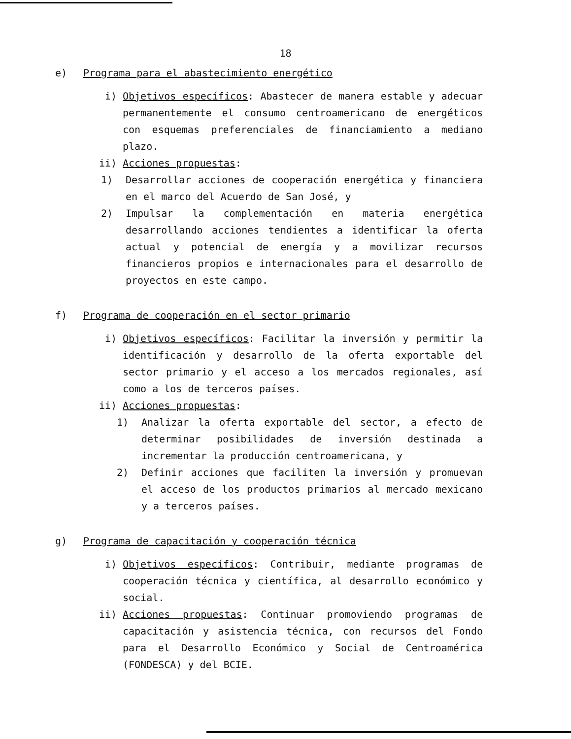18
e) Programa para el abastecimiento energético
i) Objetivos específicos: Abastecer de manera estable y adecuar permanentemente el consumo centroamericano de energéticos con esquemas preferenciales de financiamiento a mediano plazo.
ii) Acciones propuestas:
1) Desarrollar acciones de cooperación energética y financiera en el marco del Acuerdo de San José, y
2) Impulsar la complementación en materia energética desarrollando acciones tendientes a identificar la oferta actual y potencial de energía y a movilizar recursos financieros propios e internacionales para el desarrollo de proyectos en este campo.
f) Programa de cooperación en el sector primario
i) Objetivos específicos: Facilitar la inversión y permitir la identificación y desarrollo de la oferta exportable del sector primario y el acceso a los mercados regionales, así como a los de terceros países.
ii) Acciones propuestas:
1) Analizar la oferta exportable del sector, a efecto de determinar posibilidades de inversión destinada a incrementar la producción centroamericana, y
2) Definir acciones que faciliten la inversión y promuevan el acceso de los productos primarios al mercado mexicano y a terceros países.
g) Programa de capacitación y cooperación técnica
i) Objetivos específicos: Contribuir, mediante programas de cooperación técnica y científica, al desarrollo económico y social.
ii) Acciones propuestas: Continuar promoviendo programas de capacitación y asistencia técnica, con recursos del Fondo para el Desarrollo Económico y Social de Centroamérica (FONDESCA) y del BCIE.